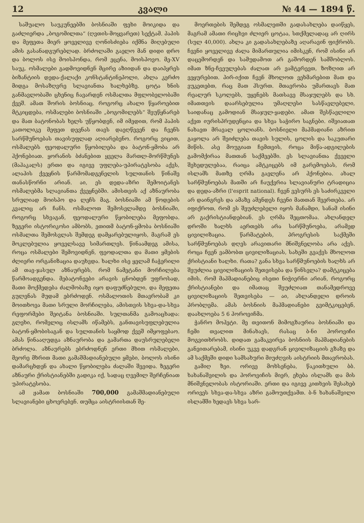12 კვალი № 44 — 1894 წ.
საშუალო საუკუნეებში ბოსნიაში ფეხი მოიკიდა და გაძლიერდა „ბოგომილთა“ (ღვთის-მოყვარეთ) სექტამ. პაპის და მეფეთა მიერ ყოველივე ღონისძიება იქმნა მიღებული ამის გასანადგურებლად. ბრძოლაში გაელო მან დიდი დრო და ბოლოს ისე მოისპონდა, რომ ეცენა, მოისპოვო. მე-XV საუკ. ოსმალები გადმოვიდნენ მცირე აზიიდან და დაიპყრეს ბიზანტიის დედა-ქალაქი კონსტანტინეპოლი, ახლა კერძო მიდგა მოსაზღვრე სლავიანთა ხალხებზე. ცოტა ხნის განმავლობაში ცხენიც ჩავარდენ ოსმალთა მფლობელობაში ქვეშ. ამათ შორის ბოსნიაც. როგორც ახალი წყაროებით მტკიცდება, ოსმალები ბოსნიაში „ბოგომილებს“ შეუწყნარებ და მათ ბატონობას ხელს უწყობდენ, იმ იმედით, რომ პაპის კათოლიკე მეფეთ დევნას თავს დაეღწევენ და ჩვენს სარწმუნოებას თავისუფლად აღიარებენო. როგორც ვიცით, ოსმალებს ფეოდალური წყობილება და ბატონ-ყმობა არ ჰქონებიათ. ყორანის ბძანებით ყველა მართლ-მორწმუნეს (მაჰაკალს) ერთი და იგივე უფლება-უპირატესობა აქვს, ალაჰის ქვეყნის წარმომადგენელის სულთანის წინაშე თანასწორნი არიან. აი, ეს დედა-აზრი შემოიტანეს ოსმალებმა სლავიანთა ქვეყნებში. ამისთვის აქ აზნაურობა სრულიად მოისპო და ლეჩს მაგ. ბოსნიაში ამ წოდების კვალიც არ ჩანს. ოსმალოთ შემოსვლამდე ბოსნიაში, როგორც სხვაგან, ფეოდალური წყობილება მეფობდა. ზეგერი ისტორიკოსი ამბობს, ეთითმ ბატონ-ყმობა ბოსნიაში ოსმალთა შემოსვლას შემდეგ დამყარებულიყოს, მაგრამ ეს მოკლებულია ყოველსავე სიმართლეს. წინაამდეგ ამისა, როცა ოსმალები შემოვიდნენ, ფეოდალთა და მათი ყმების ძლიერი ორგანიზაცია დაუხვდა. ხალხი ისე ყელამ ჩაჭერილი ამ თავ-ჯასულ აზნაურებს, რომ ნამეტანი მორჩილება წარმოადგენდა. მებატონეები არავის ცნობდენ უფროსად, მათი მოქმედება ძალმობაზე იყო დაფუძნებული, და მეფეთა გულენას მუდამ ებრძოდენ. ოსმალოთის მთავრობამ კი მოითხოვა მათი სრული მორჩილება, ამისთვის სხვა-და-სხვა რეფორმები შეიტანა ბოსნიაში. სულთანმა გამოაცხადა: გლეხი, რომელიც ისლამს იწამებს, განთავისუფლებულია ბატონ-ყმობისაგან და სულთანის საყმოდ ქვეშ იმყოფებაო. ამას წინააღუდგა აზნაურობა და გამართა დაუსრულებელი ბრძოლა. აზნაურებს ებრძოდნენ ერთი მხით ოსმალები, მეორე მხრით მათი გამაშმადიანებული ყმები, ბოლოს ისინი დამარცხდენ და ახალი წყობილება ძალაში შევიდა. ზეგერი აზნაური ქრისტიანებში გადიკა იქ, სადაც ღვემილ შერჩენიათ უპირატესობა.
ამ ჟამათ ბოსნიაში 700,000 გამაშმადიანებული სლავიანები ცხოვრებენ. თუმცა აისტრიისთან შე-
მოერთების შემდეგ ოსმალეთში გადასახლება დაიწყეს, მაგრამ ამათი რიცხვი ძლიერ ცოტაა, სთქმელადაც არ ღირს (სულ 40,000). ახლა კი გადასახლებაზე აღარავინ ფიქრობს. ჩვენი ყოველივე ძალა მიმართულია იმისკენ, რომ ისინი არ დაცემორდენ და სამუდამოთ არ გაშორდენ სამშობლოს. იმათ ზნე-ჩვეულებას ძალათ არ ვამტვრევთ, ზოზღით არ ვეყურებით. პირ-იქით ჩვენ მხოლოთ ვეხმარებით მათ და ვუკეთებთ, რაც მათ ჰსურთ. მთავრობა უმართავს მათ რეალურ სკოლებს, უყენებს მათსავე მსაჯულებს და სხ. იმათთვის დაარსებულია უმაღლესი სასწავლებელი, საიდანაც გამოდიან მსაჯულ-ყადები. ამათ შესწავლილი აქვთ იურისპრუდენცია და სხვა საჭირო საგნები. იშვიათათ ნახავთ მრავალ ცოლიანს. ბოსნიელი მაჰმადიანი აზრით გაყოლა არ შეიძლება თავის სულის, ცოლის და საკუთარი მიწის. ასე მოუგიათ ჩემთვის, როცა მიწა-ადგილების გამომქირაა მათთან საქმეებში. ეს სლავიანთა ქვეელი შეხედულებაა, რაიცა ამტკიცებს იმ გარემოებას, რომ ისლამს მათზე ღრმა გავლენა არ ჰქონებია. ახალ სარწმუნოებას მათში არ ჩაუქვრია სლავიანური ტრადიცია და დედა-აზრი (l'esprit national). ჩვენ ვესურს ეს საძირკველი არ დაინგრეს და ამაზე აშენდეს ჩვენი მათთან შეერთება. არ იფიქროთ, რომ ეს შეუძლებელი იყოს მანამდი, სანამ ისინი არ გაქრისტიანდებიან. ეს ღრმა შეცთომაა. ახლანდელ დროში ხალხს აერთებს არა სარწმუნოება, არამედ ცივილიზაცია. წარმატების, პროგრესის საქმეში სარწმუნოებას დღეს არავითარი მნიშვნელობა არა აქვს. როცა ჩვენ ვამბობთ ცივილიზაციას, სახეში გვაქვს მხოლოთ ქრისტიანი ხალხი. რათა? განა სხვა სარწმუნოების ხალხს არ შეუძლია ცივილიზაციის შეთვისება და წინსვლა? დამტკიცება იმის, რომ მაჰმადიანებიც ისეთი ნიჭიერნი არიან, როგორც ქრისტიანები და იმათაც შეუძლიათ თანამედროვე ცივილიზაციის შეთვისება — აი, ახლანდელი დროის პრობლემა. ამას ბოსნიის მაჰმადიანები გვიმტკიცებენ, დაახლოება 5 6 ჰოროვიჩმა.
ჭანრო მოჰეტი. მე თვითონ მიმოგზაურია ბოსნიაში და ჩემი თვალით მინახავს, რასაც ბ-ნი ჰოროვიჩი მოგვითხრობს. დიდათ გამაკვირვა ბოსნიის მაჰმადიანების განვითარებამ, ისინი უკვე დადგრან ცივილიზაციის გზაზე და ამ საქმეში დიდი სამსახური მიუძღვის აისტრიის მთავრობას.
გამიღ ზეი. ორივე მოხსენება, წაკითხული ბბ. ხახანაშვილის და ჰოროვიჩის მიერ, ეხება ისლამს და მის მნიშვნელობას ისტორიაში. ერთი და იგივე კითხვის შესახებ ორივეს სხვა-და-სხვა აზრი გამოუთქვამთ. ბ-ნ ხახანაშვილი ისლამში ხედავს სხვა სარ-